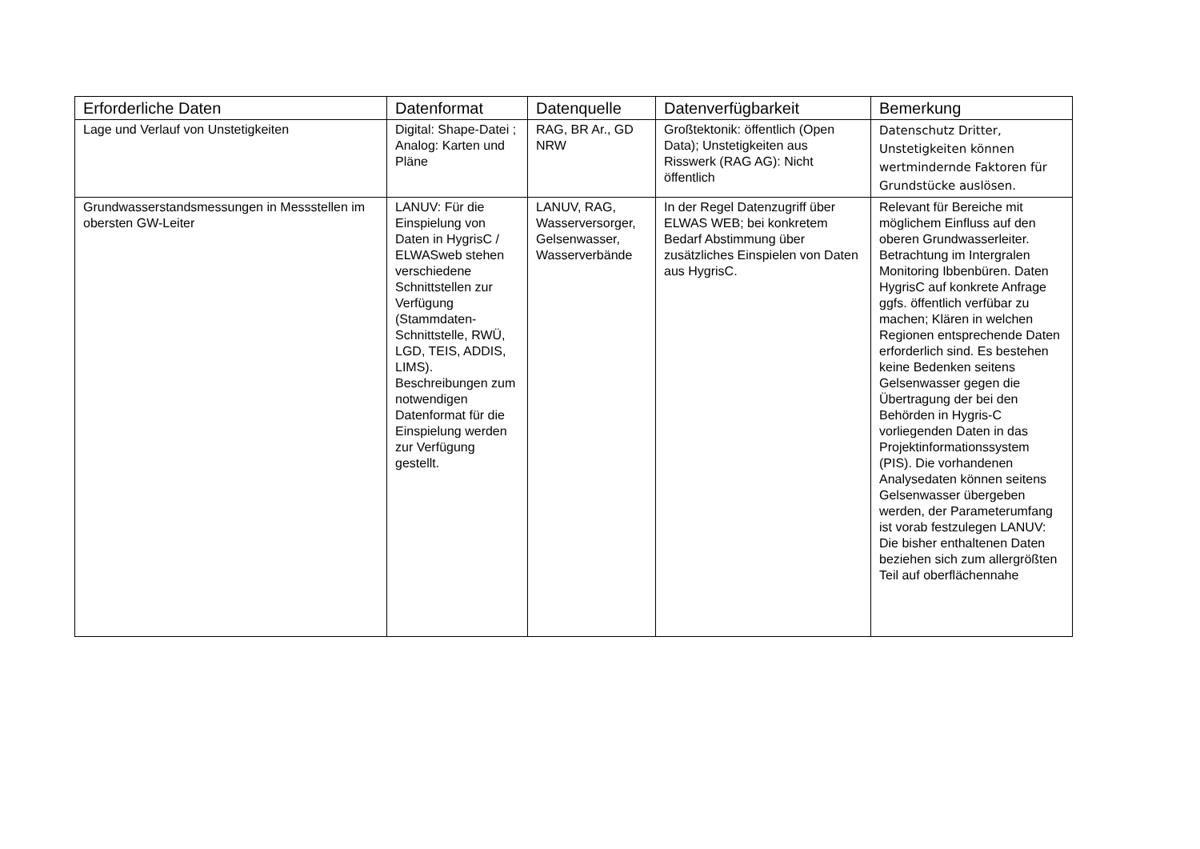| Erforderliche Daten | Datenformat | Datenquelle | Datenverfügbarkeit | Bemerkung |
| --- | --- | --- | --- | --- |
| Lage und Verlauf von Unstetigkeiten | Digital: Shape-Datei ; Analog: Karten und Pläne | RAG, BR Ar., GD NRW | Großtektonik: öffentlich (Open Data); Unstetigkeiten aus Risswerk (RAG AG): Nicht öffentlich | Datenschutz Dritter, Unstetigkeiten können wertmindernde Faktoren für Grundstücke auslösen. |
| Grundwasserstandsmessungen in Messstellen im obersten GW-Leiter | LANUV: Für die Einspielung von Daten in HygrisC / ELWASweb stehen verschiedene Schnittstellen zur Verfügung (Stammdaten-Schnittstelle, RWÜ, LGD, TEIS, ADDIS, LIMS). Beschreibungen zum notwendigen Datenformat für die Einspielung werden zur Verfügung gestellt. | LANUV, RAG, Wasserversorger, Gelsenwasser, Wasserverbände | In der Regel Datenzugriff über ELWAS WEB; bei konkretem Bedarf Abstimmung über zusätzliches Einspielen von Daten aus HygrisC. | Relevant für Bereiche mit möglichem Einfluss auf den oberen Grundwasserleiter. Betrachtung im Intergralen Monitoring Ibbenbüren. Daten HygrisC auf konkrete Anfrage ggfs. öffentlich verfübar zu machen; Klären in welchen Regionen entsprechende Daten erforderlich sind. Es bestehen keine Bedenken seitens Gelsenwasser gegen die Übertragung der bei den Behörden in Hygris-C vorliegenden Daten in das Projektinformationssystem (PIS). Die vorhandenen Analysedaten können seitens Gelsenwasser übergeben werden, der Parameterumfang ist vorab festzulegen LANUV: Die bisher enthaltenen Daten beziehen sich zum allergrößten Teil auf oberflächennahe |